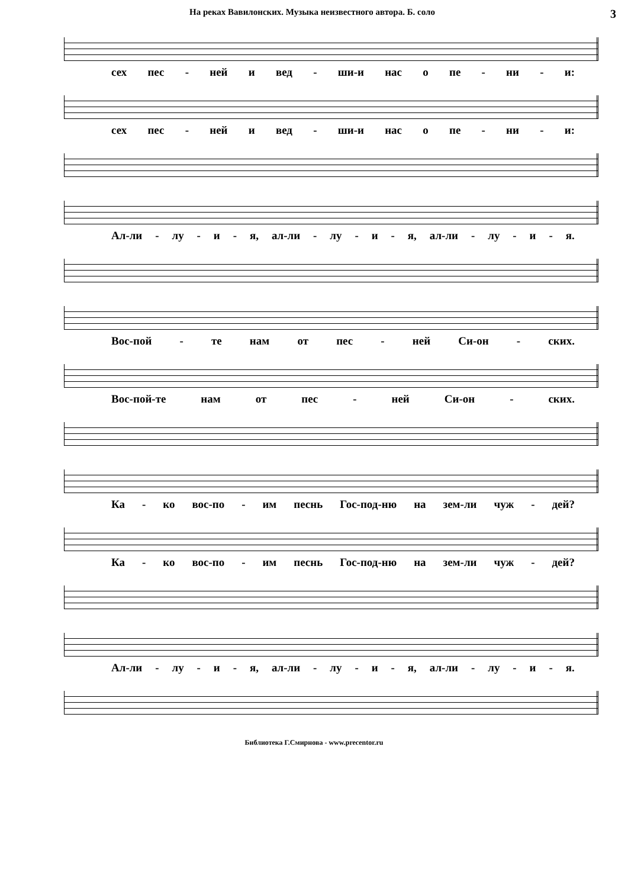На реках Вавилонских. Музыка неизвестного автора. Б. соло 3
сех пес - ней и вед - ши-и нас о пе - ни - и:
сех пес - ней и вед - ши-и нас о пе - ни - и:
Ал-ли - лу - и - я, ал-ли - лу - и - я, ал-ли - лу - и - я.
Вос-пой - те нам от пес - ней Си-он - ских.
Вос-пой-те нам от пес - ней Си-он - ских.
Ка - ко вос-по - им песнь Гос-под-ню на зем-ли чуж - дей?
Ка - ко вос-по - им песнь Гос-под-ню на зем-ли чуж - дей?
Ал-ли - лу - и - я, ал-ли - лу - и - я, ал-ли - лу - и - я.
Библиотека Г.Смирнова - www.precentor.ru